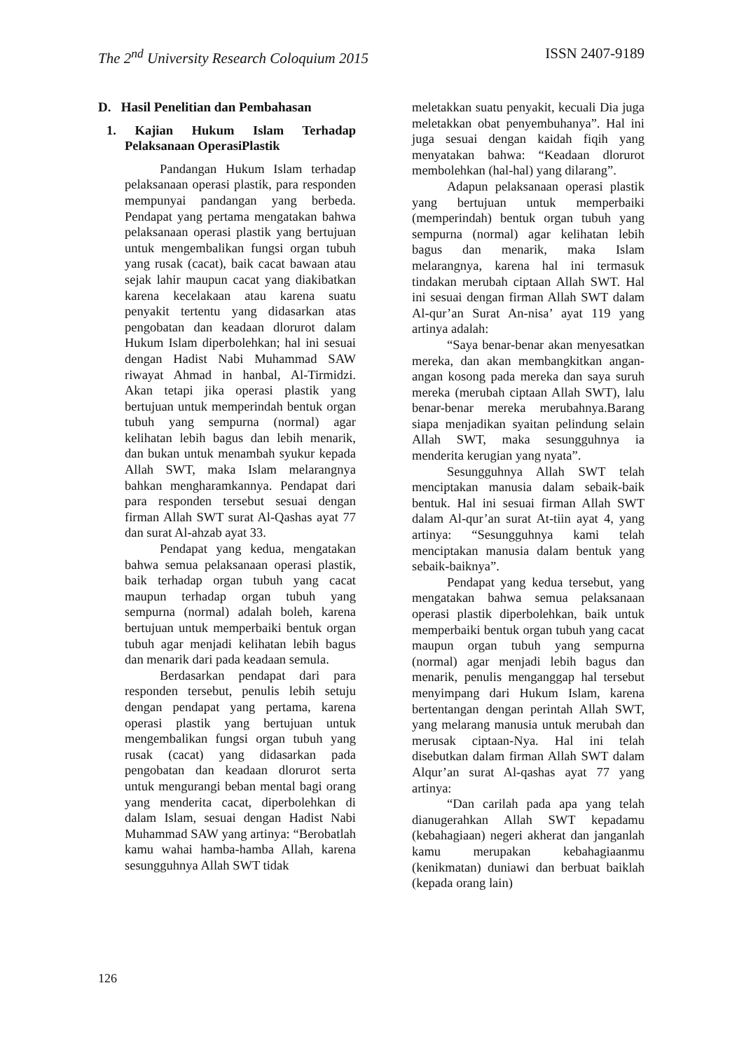The 2<sup>nd</sup> University Research Coloquium 2015 ISSN 2407-9189
D. Hasil Penelitian dan Pembahasan
1. Kajian Hukum Islam Terhadap Pelaksanaan OperasiPlastik
Pandangan Hukum Islam terhadap pelaksanaan operasi plastik, para responden mempunyai pandangan yang berbeda. Pendapat yang pertama mengatakan bahwa pelaksanaan operasi plastik yang bertujuan untuk mengembalikan fungsi organ tubuh yang rusak (cacat), baik cacat bawaan atau sejak lahir maupun cacat yang diakibatkan karena kecelakaan atau karena suatu penyakit tertentu yang didasarkan atas pengobatan dan keadaan dlorurot dalam Hukum Islam diperbolehkan; hal ini sesuai dengan Hadist Nabi Muhammad SAW riwayat Ahmad in hanbal, Al-Tirmidzi. Akan tetapi jika operasi plastik yang bertujuan untuk memperindah bentuk organ tubuh yang sempurna (normal) agar kelihatan lebih bagus dan lebih menarik, dan bukan untuk menambah syukur kepada Allah SWT, maka Islam melarangnya bahkan mengharamkannya. Pendapat dari para responden tersebut sesuai dengan firman Allah SWT surat Al-Qashas ayat 77 dan surat Al-ahzab ayat 33.
Pendapat yang kedua, mengatakan bahwa semua pelaksanaan operasi plastik, baik terhadap organ tubuh yang cacat maupun terhadap organ tubuh yang sempurna (normal) adalah boleh, karena bertujuan untuk memperbaiki bentuk organ tubuh agar menjadi kelihatan lebih bagus dan menarik dari pada keadaan semula.
Berdasarkan pendapat dari para responden tersebut, penulis lebih setuju dengan pendapat yang pertama, karena operasi plastik yang bertujuan untuk mengembalikan fungsi organ tubuh yang rusak (cacat) yang didasarkan pada pengobatan dan keadaan dlorurot serta untuk mengurangi beban mental bagi orang yang menderita cacat, diperbolehkan di dalam Islam, sesuai dengan Hadist Nabi Muhammad SAW yang artinya: “Berobatlah kamu wahai hamba-hamba Allah, karena sesungguhnya Allah SWT tidak
meletakkan suatu penyakit, kecuali Dia juga meletakkan obat penyembuhanya”. Hal ini juga sesuai dengan kaidah fiqih yang menyatakan bahwa: “Keadaan dlorurot membolehkan (hal-hal) yang dilarang”.
Adapun pelaksanaan operasi plastik yang bertujuan untuk memperbaiki (memperindah) bentuk organ tubuh yang sempurna (normal) agar kelihatan lebih bagus dan menarik, maka Islam melarangnya, karena hal ini termasuk tindakan merubah ciptaan Allah SWT. Hal ini sesuai dengan firman Allah SWT dalam Al-qur’an Surat An-nisa’ ayat 119 yang artinya adalah:
“Saya benar-benar akan menyesatkan mereka, dan akan membangkitkan angan-angan kosong pada mereka dan saya suruh mereka (merubah ciptaan Allah SWT), lalu benar-benar mereka merubahnya.Barang siapa menjadikan syaitan pelindung selain Allah SWT, maka sesungguhnya ia menderita kerugian yang nyata”.
Sesungguhnya Allah SWT telah menciptakan manusia dalam sebaik-baik bentuk. Hal ini sesuai firman Allah SWT dalam Al-qur’an surat At-tiin ayat 4, yang artinya: “Sesungguhnya kami telah menciptakan manusia dalam bentuk yang sebaik-baiknya”.
Pendapat yang kedua tersebut, yang mengatakan bahwa semua pelaksanaan operasi plastik diperbolehkan, baik untuk memperbaiki bentuk organ tubuh yang cacat maupun organ tubuh yang sempurna (normal) agar menjadi lebih bagus dan menarik, penulis menganggap hal tersebut menyimpang dari Hukum Islam, karena bertentangan dengan perintah Allah SWT, yang melarang manusia untuk merubah dan merusak ciptaan-Nya. Hal ini telah disebutkan dalam firman Allah SWT dalam Alqur’an surat Al-qashas ayat 77 yang artinya:
“Dan carilah pada apa yang telah dianugerahkan Allah SWT kepadamu (kebahagiaan) negeri akherat dan janganlah kamu merupakan kebahagiaanmu (kenikmatan) duniawi dan berbuat baiklah (kepada orang lain)
126